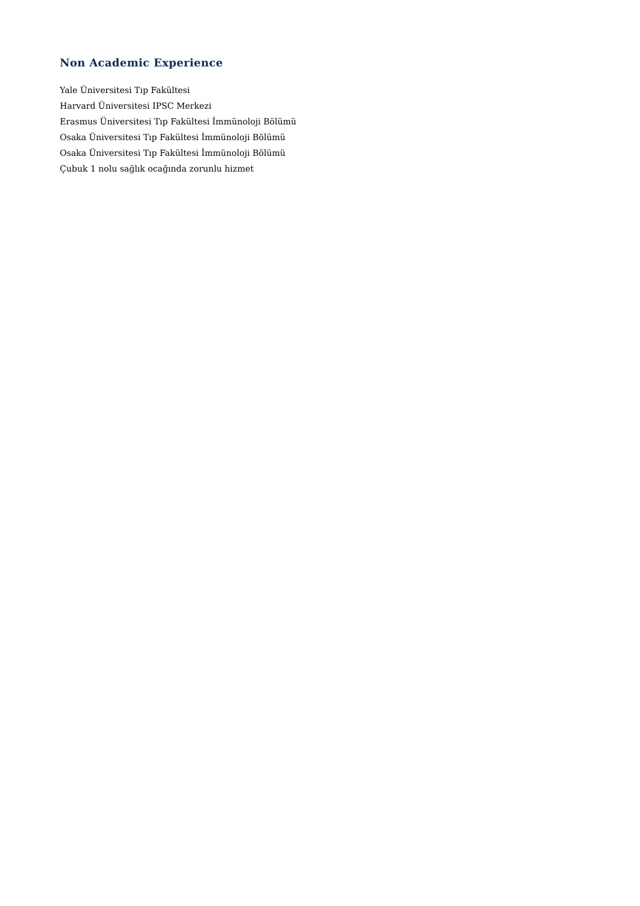Non Academic Experience
Yale Üniversitesi Tıp Fakültesi
Harvard Üniversitesi IPSC Merkezi
Erasmus Üniversitesi Tıp Fakültesi İmmünoloji Bölümü
Osaka Üniversitesi Tıp Fakültesi İmmünoloji Bölümü
Osaka Üniversitesi Tıp Fakültesi İmmünoloji Bölümü
Çubuk 1 nolu sağlık ocağında zorunlu hizmet